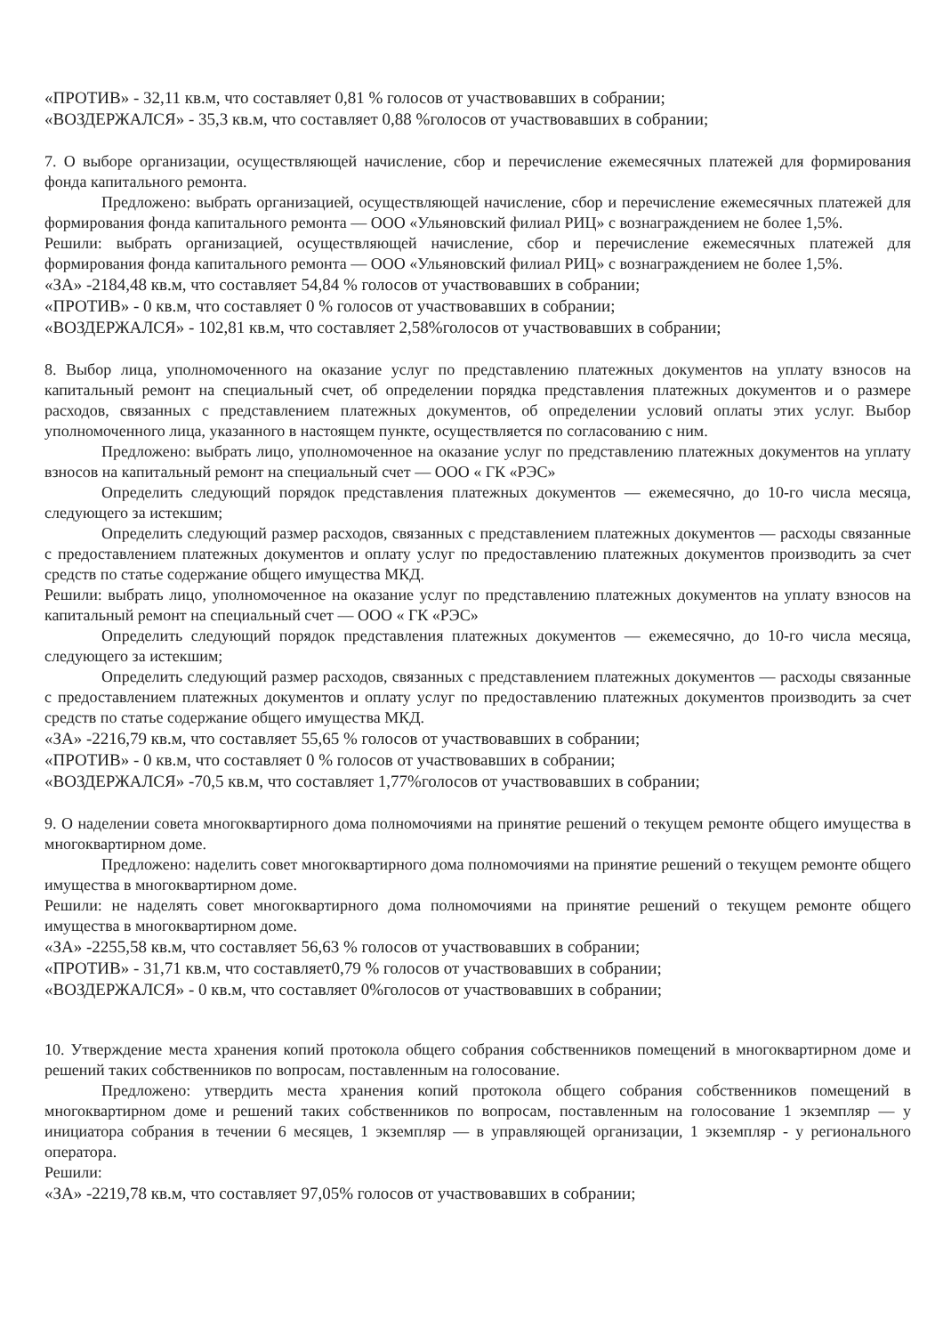«ПРОТИВ» - 32,11 кв.м, что составляет 0,81 % голосов от участвовавших в собрании;
«ВОЗДЕРЖАЛСЯ» - 35,3 кв.м, что составляет 0,88 %голосов от участвовавших в собрании;
7. О выборе организации, осуществляющей начисление, сбор и перечисление ежемесячных платежей для формирования фонда капитального ремонта.
Предложено: выбрать организацией, осуществляющей начисление, сбор и перечисление ежемесячных платежей для формирования фонда капитального ремонта — ООО «Ульяновский филиал РИЦ» с вознаграждением не более 1,5%.
Решили: выбрать организацией, осуществляющей начисление, сбор и перечисление ежемесячных платежей для формирования фонда капитального ремонта — ООО «Ульяновский филиал РИЦ» с вознаграждением не более 1,5%.
«ЗА» -2184,48 кв.м, что составляет 54,84 % голосов от участвовавших в собрании;
«ПРОТИВ» - 0 кв.м, что составляет 0 % голосов от участвовавших в собрании;
«ВОЗДЕРЖАЛСЯ» - 102,81 кв.м, что составляет 2,58%голосов от участвовавших в собрании;
8. Выбор лица, уполномоченного на оказание услуг по представлению платежных документов на уплату взносов на капитальный ремонт на специальный счет, об определении порядка представления платежных документов и о размере расходов, связанных с представлением платежных документов, об определении условий оплаты этих услуг. Выбор уполномоченного лица, указанного в настоящем пункте, осуществляется по согласованию с ним.
Предложено: выбрать лицо, уполномоченное на оказание услуг по представлению платежных документов на уплату взносов на капитальный ремонт на специальный счет — ООО « ГК «РЭС»
Определить следующий порядок представления платежных документов — ежемесячно, до 10-го числа месяца, следующего за истекшим;
Определить следующий размер расходов, связанных с представлением платежных документов — расходы связанные с предоставлением платежных документов и оплату услуг по предоставлению платежных документов производить за счет средств по статье содержание общего имущества МКД.
Решили: выбрать лицо, уполномоченное на оказание услуг по представлению платежных документов на уплату взносов на капитальный ремонт на специальный счет — ООО « ГК «РЭС»
Определить следующий порядок представления платежных документов — ежемесячно, до 10-го числа месяца, следующего за истекшим;
Определить следующий размер расходов, связанных с представлением платежных документов — расходы связанные с предоставлением платежных документов и оплату услуг по предоставлению платежных документов производить за счет средств по статье содержание общего имущества МКД.
«ЗА» -2216,79 кв.м, что составляет 55,65 % голосов от участвовавших в собрании;
«ПРОТИВ» - 0 кв.м, что составляет 0 % голосов от участвовавших в собрании;
«ВОЗДЕРЖАЛСЯ» -70,5 кв.м, что составляет 1,77%голосов от участвовавших в собрании;
9. О наделении совета многоквартирного дома полномочиями на принятие решений о текущем ремонте общего имущества в многоквартирном доме.
Предложено: наделить совет многоквартирного дома полномочиями на принятие решений о текущем ремонте общего имущества в многоквартирном доме.
Решили: не наделять совет многоквартирного дома полномочиями на принятие решений о текущем ремонте общего имущества в многоквартирном доме.
«ЗА» -2255,58 кв.м, что составляет 56,63 % голосов от участвовавших в собрании;
«ПРОТИВ» - 31,71 кв.м, что составляет0,79 % голосов от участвовавших в собрании;
«ВОЗДЕРЖАЛСЯ» - 0 кв.м, что составляет 0%голосов от участвовавших в собрании;
10. Утверждение места хранения копий протокола общего собрания собственников помещений в многоквартирном доме и решений таких собственников по вопросам, поставленным на голосование.
Предложено: утвердить места хранения копий протокола общего собрания собственников помещений в многоквартирном доме и решений таких собственников по вопросам, поставленным на голосование 1 экземпляр — у инициатора собрания в течении 6 месяцев, 1 экземпляр — в управляющей организации, 1 экземпляр - у регионального оператора.
Решили:
«ЗА» -2219,78 кв.м, что составляет 97,05% голосов от участвовавших в собрании;